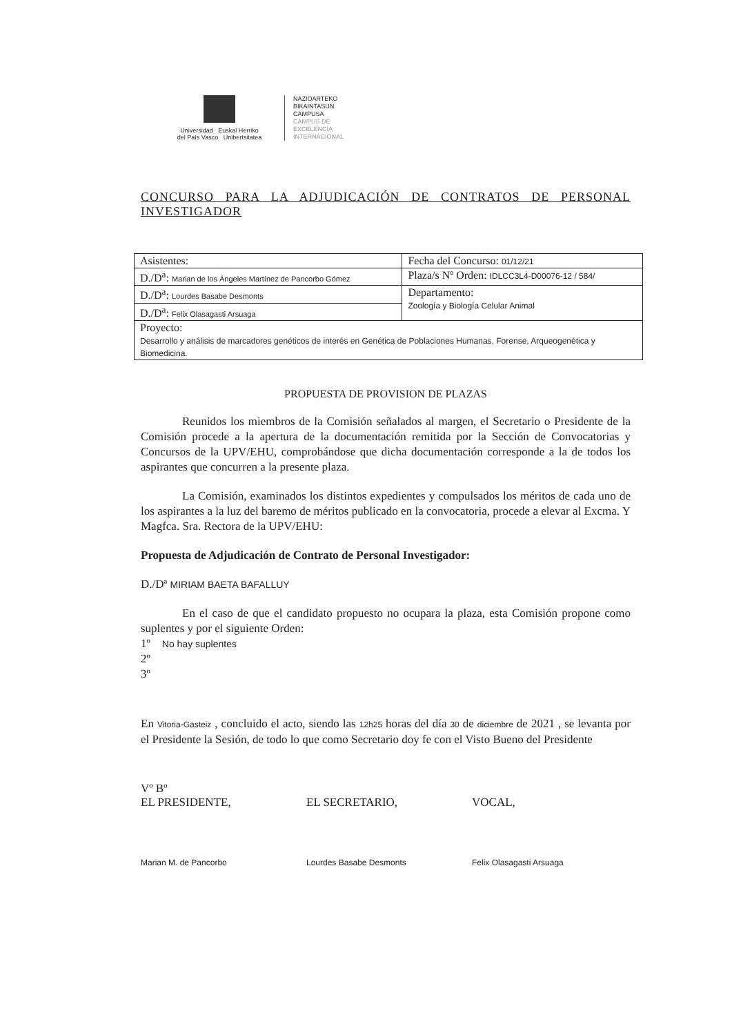Universidad Euskal Herriko
del País Vasco Unibertsitatea
NAZIOARTEKO
BIKAINTASUN
CAMPUSA
CAMPUS DE
EXCELENCIA
INTERNACIONAL
CONCURSO PARA LA ADJUDICACIÓN DE CONTRATOS DE PERSONAL INVESTIGADOR
| Asistentes: | Fecha del Concurso: 01/12/21 |
| D./D<sup>a</sup>: Marian de los Ángeles Martínez de Pancorbo Gómez | Plaza/s Nº Orden: IDLCC3L4-D00076-12 / 584/ |
| D./D<sup>a</sup>: Lourdes Basabe Desmonts | Departamento: Zoología y Biología Celular Animal |
| D./D<sup>a</sup>: Felix Olasagasti Arsuaga | |
| Proyecto: Desarrollo y análisis de marcadores genéticos de interés en Genética de Poblaciones Humanas, Forense, Arqueogenética y Biomedicina. | |
PROPUESTA DE PROVISION DE PLAZAS
Reunidos los miembros de la Comisión señalados al margen, el Secretario o Presidente de la Comisión procede a la apertura de la documentación remitida por la Sección de Convocatorias y Concursos de la UPV/EHU, comprobándose que dicha documentación corresponde a la de todos los aspirantes que concurren a la presente plaza.
La Comisión, examinados los distintos expedientes y compulsados los méritos de cada uno de los aspirantes a la luz del baremo de méritos publicado en la convocatoria, procede a elevar al Excma. Y Magfca. Sra. Rectora de la UPV/EHU:
Propuesta de Adjudicación de Contrato de Personal Investigador:
D./Dª MIRIAM BAETA BAFALLUY
En el caso de que el candidato propuesto no ocupara la plaza, esta Comisión propone como suplentes y por el siguiente Orden:
1º No hay suplentes
2º
3º
En Vitoria-Gasteiz , concluido el acto, siendo las 12h25 horas del día 30 de diciembre de 2021 , se levanta por el Presidente la Sesión, de todo lo que como Secretario doy fe con el Visto Bueno del Presidente
Vº Bº
EL PRESIDENTE,
Marian M. de Pancorbo
EL SECRETARIO,
Lourdes Basabe Desmonts
VOCAL,
Felix Olasagasti Arsuaga